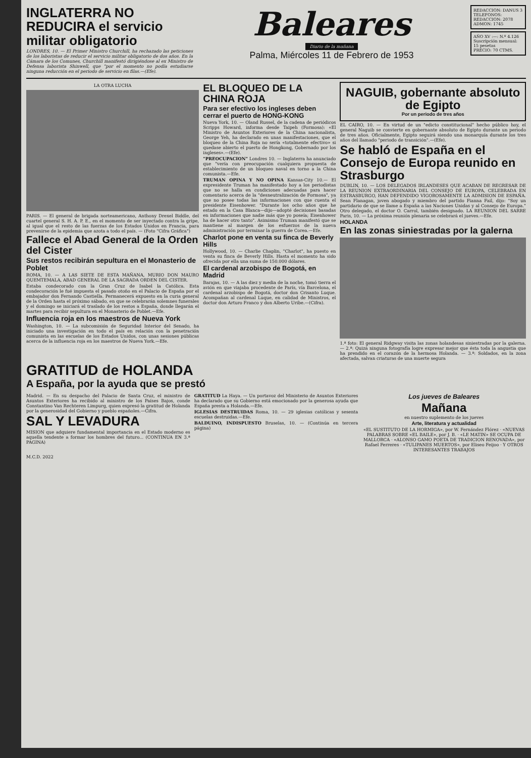INGLATERRA NO REDUCIRA el servicio militar obligatorio
LONDRES, 10. — El Primer Ministro Churchill, ha rechazado las peticiones de los laboristas de reducir el servicio militar obligatorio de dos años. En la Cámara de los Comunes, Churchill manifestó dirigiéndose al ex Ministro de Defensa laborista Shinwell, que "por el momento no podía estudiarse ninguna reducción en el periodo de servicio en filas.—(Efe).
Baleares
Diario de la mañana
Palma, Miércoles 11 de Febrero de 1953
REDACCION: DANUS 3
TELEFONOS:
REDACCION: 2078
ADMON: 1745
AÑO XV :—: N.º 4.126
Suscripción mensual: 15 pesetas
PRECIO: 70 CTMS.
LA OTRA LUCHA
PARIS. — El general de brigada norteamericano, Anthony Drexel Biddle, del cuartel general S. H. A. P. E., en el momento de ser inyectado contra la gripe, al igual que el resto de las fuerzas de los Estados Unidos en Francia, para prevenirse de la epidemia que azota a todo el país. — (Foto "Cifra Gráfica")
Fallece el Abad General de la Orden del Cister
Sus restos recibirán sepultura en el Monasterio de Poblet
ROMA, 10. — A LAS SIETE DE ESTA MAÑANA, MURIO DON MAURO QUEMTEMALA, ABAD GENERAL DE LA SAGRADA ORDEN DEL CISTER.
Estaba condecorado con la Gran Cruz de Isabel la Católica. Esta condecoración le fué impuesta el pasado otoño en el Palacio de España por el embajador don Fernando Castiella. Permanecerá expuesto en la curia general de la Orden hasta el próximo sábado, en que se celebrarán solemnes funerales y el domingo se iniciará el traslado de los restos a España, donde llegarán el martes para recibir sepultura en el Monasterio de Poblet.—Efe.
Influencia roja en los maestros de Nueva York
Washington, 10. — La subcomisión de Seguridad Interior del Senado, ha iniciado una investigación en todo el país en relación con la penetración comunista en las escuelas de los Estados Unidos, con unas sesiones públicas acerca de la influencia roja en los maestros de Nueva York.—Efe.
EL BLOQUEO DE LA CHINA ROJA
Para ser efectivo los ingleses deben cerrar el puerto de HONG-KONG
Nueva York, 10. — Oland Russel, de la cadena de periódicos Scripps Howard, informa desde Taipeh (Formosa): «El Ministro de Asuntos Exteriores de la China nacionalista, George Yeh, ha declarado en unas manifestaciones, que el bloqueo de la China Roja no sería «totalmente efectivo» si quedase abierto el puerto de Hongkong, Gobernado por los ingleses».—(Efe).
"PREOCUPACION" Londres 10. — Inglaterra ha anunciado que "vería con preocupación cualquiera propuesta de establecimiento de un bloqueo naval en torno a la China comunista.—Efe.
TRUMAN OPINA Y NO OPINA Kansas-City 10.— El expresidente Truman ha manifestado hoy a los periodistas que no se halla en condiciones adecuadas para hacer comentario acerca de la "desneutralización de Formosa", ya que no posee todas las informaciones con que cuenta el presidente Eisenhower. "Durante los ocho años que he estado en la Casa Blanca—dijo—adopté decisiones basadas en informaciones que nadie más que yo poseía; Eisenhower ha de hacer otro tanto". Asimismo Truman manifestó que se mantiene al margen de los esfuerzos de la nueva administración por terminar la guerra de Corea.—Efe.
Charlot pone en venta su finca de Beverly Hills
Hollywood, 10. — Charlie Chaplin, "Charlot", ha puesto en venta su finca de Beverly Hills. Hasta el momento ha sido ofrecida por ella una suma de 150.000 dólares.
El cardenal arzobispo de Bogotá, en Madrid
Barajas, 10. — A las diez y media de la noche, tomó tierra el avión en que viajaba procedente de París, vía Barcelona, el cardenal arzobispo de Bogotá, doctor don Crisanto Luque. Acompañan al cardenal Luque, en calidad de Ministros, el doctor don Arturo Franco y don Alberto Uribe.—(Cifra).
NAGUIB, gobernante absoluto de Egipto
Por un periodo de tres años
EL CAIRO, 10. — En virtud de un "edicto constitucional" hecho público hoy, el general Naguib se convierte en gobernante absoluto de Egipto durante un periodo de tres años. Oficialmente, Egipto seguirá siendo una monarquía durante los tres años del llamado "periodo de transición".—(Efe).
Se habló de España en el Consejo de Europa reunido en Strasburgo
DUBLIN, 10. — LOS DELEGADOS IRLANDESES QUE ACABAN DE REGRESAR DE LA REUNION EXTRAORDINARIA DEL CONSEJO DE EUROPA, CELEBRADA EN ESTRASBURGO, HAN DEFENDIDO VIGOROSAMENTE LA ADMISION DE ESPAÑA. Sean Flanagan, joven abogado y miembro del partido Fianna Fail, dijo: "Soy un partidario de que se llame a España a las Naciones Unidas y al Consejo de Europa." Otro delegado, el doctor O. Carrol, también designado. LA REUNION DEL SARRE Paris, 10. — La próxima reunión plenaria se celebrará el jueves.—Efe.
HOLANDA
En las zonas siniestradas por la galerna
1.ª foto: El general Ridgway visita las zonas holandesas siniestradas por la galerna. — 2.ª: Quizá ninguna fotografía logre expresar mejor que ésta toda la angustia que ha prendido en el corazón de la hermosa Holanda. — 3.ª: Soldados, en la zona afectada, salvan criaturas de una muerte segura
GRATITUD de HOLANDA
A España, por la ayuda que se prestó
Madrid. — En su despacho del Palacio de Santa Cruz, el ministro de Asuntos Exteriores ha recibido al ministro de los Países Bajos, conde Constantino Van Rechteren Limpurg, quien expresó la gratitud de Holanda por la generosidad del Gobierno y pueblo españoles.—Cifra.
SAL Y LEVADURA
MISION que adquiere fundamental importancia en el Estado moderno es aquella tendente a formar los hombres del futuro... (CONTINUA EN 3.ª PAGINA)
GRATITUD La Haya. — Un portavoz del Ministerio de Asuntos Exteriores ha declarado que su Gobierno está emocionado por la generosa ayuda que España presta a Holanda.—Efe.
IGLESIAS DESTRUIDAS Roma, 10. — 29 iglesias católicas y sesenta escuelas destruidas.—Efe.
BALDUINO, INDISPUESTO Bruselas, 10. — (Continúa en tercera página)
Los jueves de Baleares
Mañana
en nuestro suplemento de los jueves
Arte, literatura y actualidad
«EL SUSTITUTO DE LA HORMIGA», por W. Fernández Flórez · «NUEVAS PALABRAS SOBRE «EL BAILE», por J. B. · «LE MATIN» SE OCUPA DE MALLORCA · «ALONSO GAMO POETA DE TRADICION RENOVADA», por Rafael Ferreres · «TULIPANES MUERTOS», por Eliseo Feijoo · Y OTROS INTERESANTES TRABAJOS
M.C.D. 2022